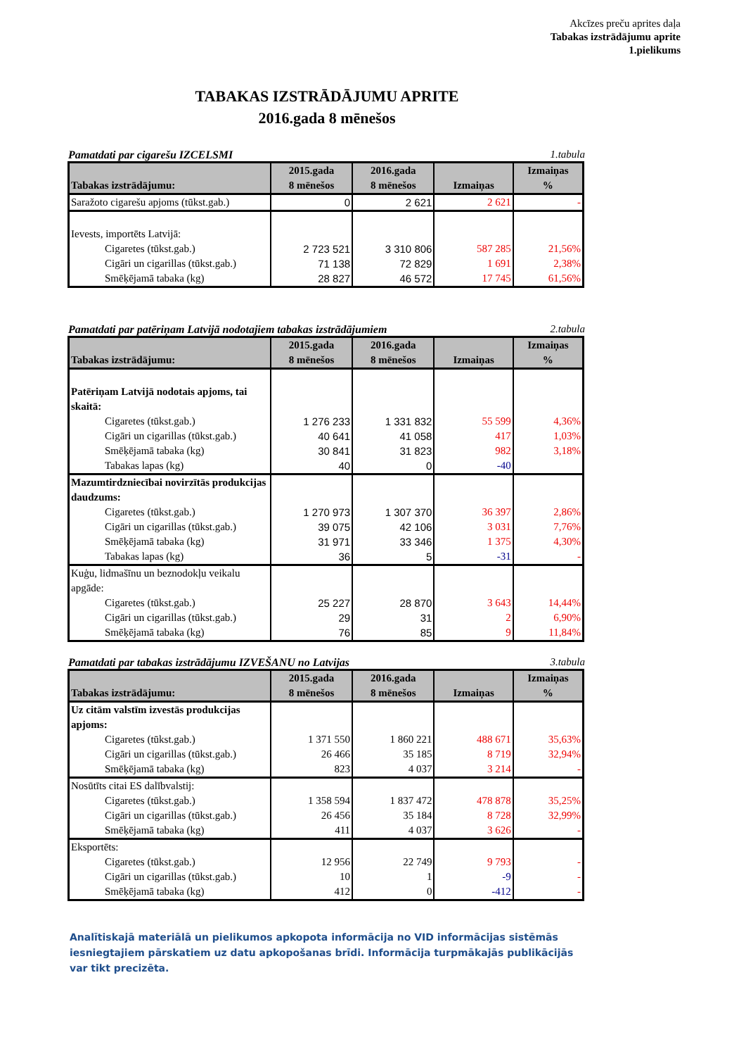Akcīzes preču aprites daļa
Tabakas izstrādājumu aprite
1.pielikums
TABAKAS IZSTRĀDĀJUMU APRITE
2016.gada 8 mēnešos
Pamatdati par cigarešu IZCELSMI 1.tabula
| Tabakas izstrādājumu: | 2015.gada 8 mēnešos | 2016.gada 8 mēnešos | Izmaiņas | Izmaiņas % |
| --- | --- | --- | --- | --- |
| Saražoto cigarešu apjoms (tūkst.gab.) | 0 | 2 621 | 2 621 | - |
| Ievests, importēts Latvijā: | | | | |
| Cigaretes (tūkst.gab.) | 2 723 521 | 3 310 806 | 587 285 | 21,56% |
| Cigāri un cigarillas (tūkst.gab.) | 71 138 | 72 829 | 1 691 | 2,38% |
| Smēķējamā tabaka (kg) | 28 827 | 46 572 | 17 745 | 61,56% |
Pamatdati par patēriņam Latvijā nodotajiem tabakas izstrādājumiem 2.tabula
| Tabakas izstrādājumu: | 2015.gada 8 mēnešos | 2016.gada 8 mēnešos | Izmaiņas | Izmaiņas % |
| --- | --- | --- | --- | --- |
| Patēriņam Latvijā nodotais apjoms, tai skaitā: | | | | |
| Cigaretes (tūkst.gab.) | 1 276 233 | 1 331 832 | 55 599 | 4,36% |
| Cigāri un cigarillas (tūkst.gab.) | 40 641 | 41 058 | 417 | 1,03% |
| Smēķējamā tabaka (kg) | 30 841 | 31 823 | 982 | 3,18% |
| Tabakas lapas (kg) | 40 | 0 | -40 | |
| Mazumtirdzniecībai novirzītās produkcijas daudzums: | | | | |
| Cigaretes (tūkst.gab.) | 1 270 973 | 1 307 370 | 36 397 | 2,86% |
| Cigāri un cigarillas (tūkst.gab.) | 39 075 | 42 106 | 3 031 | 7,76% |
| Smēķējamā tabaka (kg) | 31 971 | 33 346 | 1 375 | 4,30% |
| Tabakas lapas (kg) | 36 | 5 | -31 | - |
| Kuģu, lidmašīnu un beznodokļu veikalu apgāde: | | | | |
| Cigaretes (tūkst.gab.) | 25 227 | 28 870 | 3 643 | 14,44% |
| Cigāri un cigarillas (tūkst.gab.) | 29 | 31 | 2 | 6,90% |
| Smēķējamā tabaka (kg) | 76 | 85 | 9 | 11,84% |
Pamatdati par tabakas izstrādājumu IZVEŠANU no Latvijas 3.tabula
| Tabakas izstrādājumu: | 2015.gada 8 mēnešos | 2016.gada 8 mēnešos | Izmaiņas | Izmaiņas % |
| --- | --- | --- | --- | --- |
| Uz citām valstīm izvestās produkcijas apjoms: | | | | |
| Cigaretes (tūkst.gab.) | 1 371 550 | 1 860 221 | 488 671 | 35,63% |
| Cigāri un cigarillas (tūkst.gab.) | 26 466 | 35 185 | 8 719 | 32,94% |
| Smēķējamā tabaka (kg) | 823 | 4 037 | 3 214 | - |
| Nosūtīts citai ES dalībvalstij: | | | | |
| Cigaretes (tūkst.gab.) | 1 358 594 | 1 837 472 | 478 878 | 35,25% |
| Cigāri un cigarillas (tūkst.gab.) | 26 456 | 35 184 | 8 728 | 32,99% |
| Smēķējamā tabaka (kg) | 411 | 4 037 | 3 626 | - |
| Eksportēts: | | | | |
| Cigaretes (tūkst.gab.) | 12 956 | 22 749 | 9 793 | - |
| Cigāri un cigarillas (tūkst.gab.) | 10 | 1 | -9 | - |
| Smēķējamā tabaka (kg) | 412 | 0 | -412 | - |
Analītiskajā materiālā un pielikumos apkopota informācija no VID informācijas sistēmās iesniegtajiem pārskatiem uz datu apkopošanas brīdi. Informācija turpmākajās publikācijās var tikt precizēta.